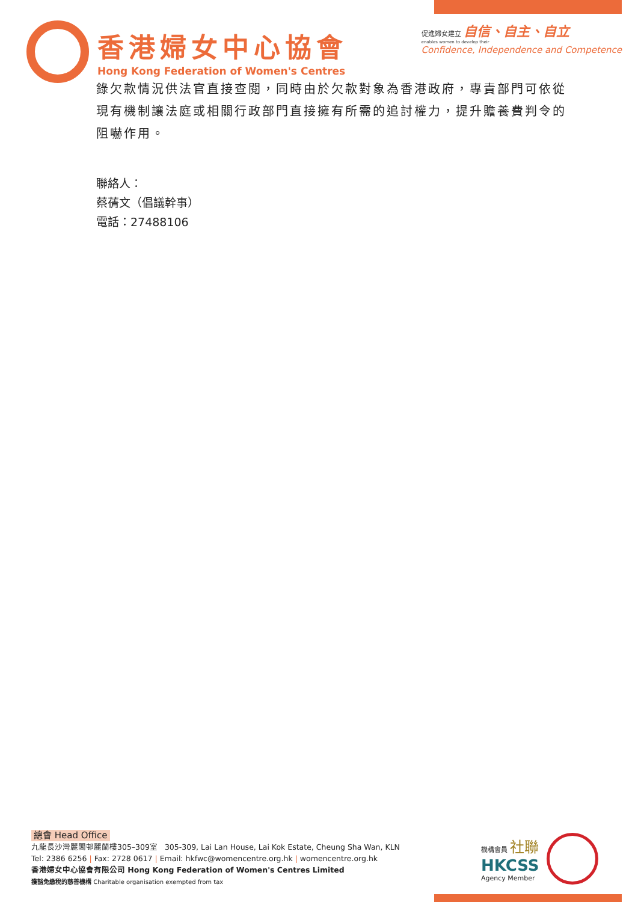香港婦女中心協會
Hong Kong Federation of Women's Centres
促進婦女建立 自信、自主、自立
enables women to develop their
Confidence, Independence and Competence
錄欠款情況供法官直接查閱，同時由於欠款對象為香港政府，專責部門可依從現有機制讓法庭或相關行政部門直接擁有所需的追討權力，提升贍養費判令的阻嚇作用。
聯絡人：
蔡蒨文（倡議幹事）
電話：27488106
總會 Head Office
九龍長沙灣麗閣邨麗蘭樓305–309室 305-309, Lai Lan House, Lai Kok Estate, Cheung Sha Wan, KLN
Tel: 2386 6256 | Fax: 2728 0617 | Email: hkfwc@womencentre.org.hk | womencentre.org.hk
香港婦女中心協會有限公司 Hong Kong Federation of Women's Centres Limited
獲豁免繳稅的慈善機構 Charitable organisation exempted from tax
機構會員 社聯
HKCSS
Agency Member